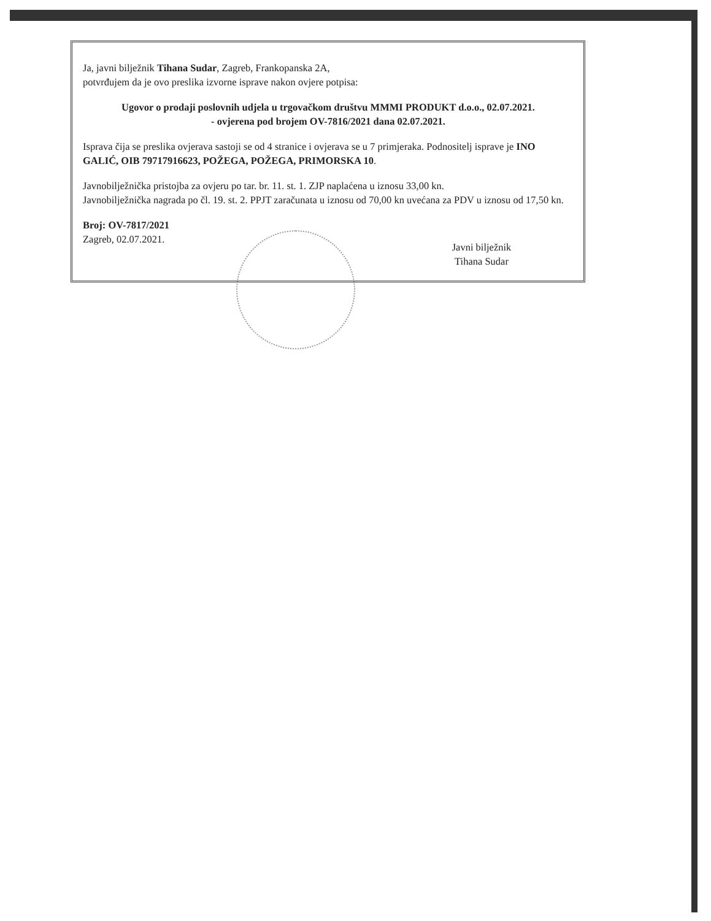Ja, javni bilježnik Tihana Sudar, Zagreb, Frankopanska 2A,
potvrđujem da je ovo preslika izvorne isprave nakon ovjere potpisa:
Ugovor o prodaji poslovnih udjela u trgovačkom društvu MMMI PRODUKT d.o.o., 02.07.2021.
- ovjerena pod brojem OV-7816/2021 dana 02.07.2021.
Isprava čija se preslika ovjerava sastoji se od 4 stranice i ovjerava se u 7 primjeraka. Podnositelj isprave je INO GALIĆ, OIB 79717916623, POŽEGA, POŽEGA, PRIMORSKA 10.
Javnobilježnička pristojba za ovjeru po tar. br. 11. st. 1. ZJP naplaćena u iznosu 33,00 kn.
Javnobilježnička nagrada po čl. 19. st. 2. PPJT zaračunata u iznosu od 70,00 kn uvećana za PDV u iznosu od 17,50 kn.
Broj: OV-7817/2021
Zagreb, 02.07.2021.
Javni bilježnik
Tihana Sudar